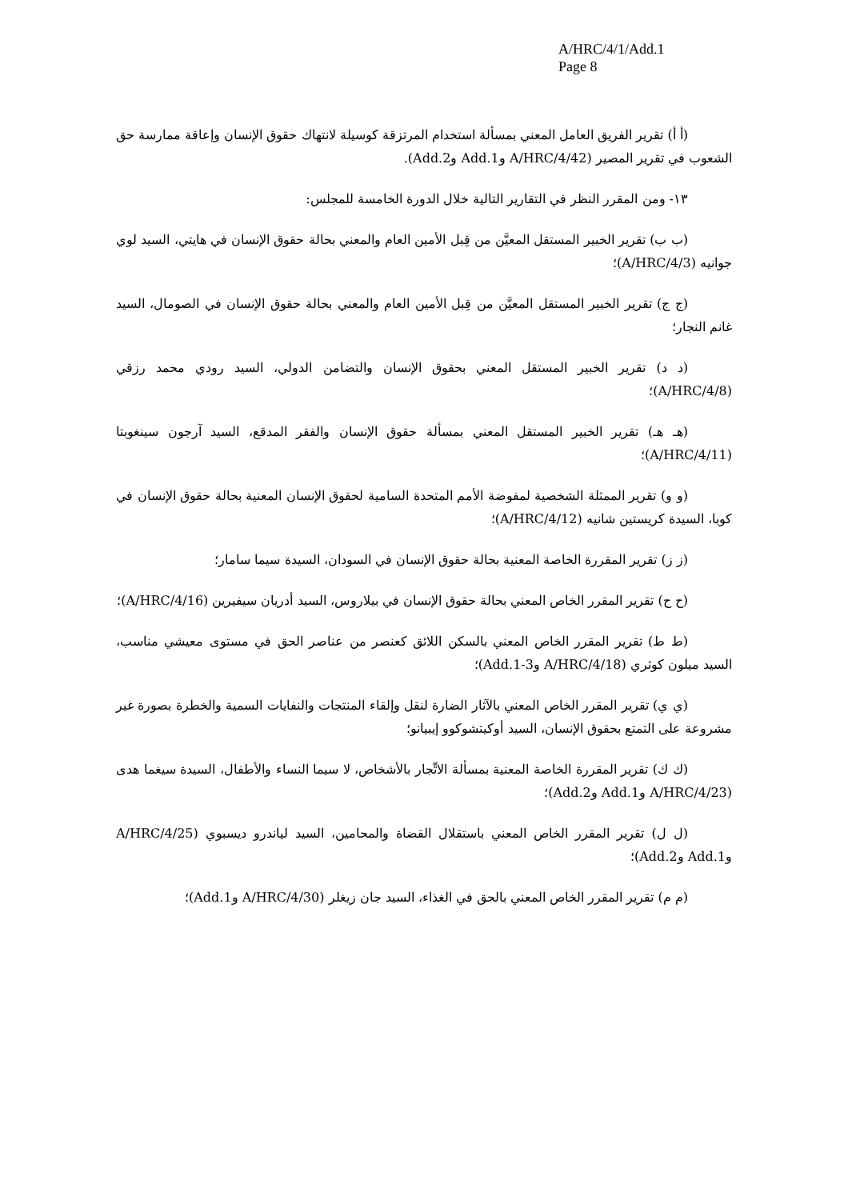A/HRC/4/1/Add.1
Page 8
(أ أ) تقرير الفريق العامل المعني بمسألة استخدام المرتزقة كوسيلة لانتهاك حقوق الإنسان وإعاقة ممارسة حق الشعوب في تقرير المصير (A/HRC/4/42 وAdd.1 وAdd.2).
١٣- ومن المقرر النظر في التقارير التالية خلال الدورة الخامسة للمجلس:
(ب ب) تقرير الخبير المستقل المعيَّن من قِبل الأمين العام والمعني بحالة حقوق الإنسان في هايتي، السيد لوي جوانيه (A/HRC/4/3)؛
(ج ج) تقرير الخبير المستقل المعيَّن من قِبل الأمين العام والمعني بحالة حقوق الإنسان في الصومال، السيد غانم النجار؛
(د د) تقرير الخبير المستقل المعني بحقوق الإنسان والتضامن الدولي، السيد رودي محمد رزقي (A/HRC/4/8)؛
(هـ هـ) تقرير الخبير المستقل المعني بمسألة حقوق الإنسان والفقر المدقع، السيد آرجون سينغوبتا (A/HRC/4/11)؛
(و و) تقرير الممثلة الشخصية لمفوضة الأمم المتحدة السامية لحقوق الإنسان المعنية بحالة حقوق الإنسان في كوبا، السيدة كريستين شانيه (A/HRC/4/12)؛
(ز ز) تقرير المقررة الخاصة المعنية بحالة حقوق الإنسان في السودان، السيدة سيما سامار؛
(ح ح) تقرير المقرر الخاص المعني بحالة حقوق الإنسان في بيلاروس، السيد أدريان سيفيرين (A/HRC/4/16)؛
(ط ط) تقرير المقرر الخاص المعني بالسكن اللائق كعنصر من عناصر الحق في مستوى معيشي مناسب، السيد ميلون كوثري (A/HRC/4/18 وAdd.1-3)؛
(ي ي) تقرير المقرر الخاص المعني بالآثار الضارة لنقل وإلقاء المنتجات والنفايات السمية والخطرة بصورة غير مشروعة على التمتع بحقوق الإنسان، السيد أوكيتشوكوو إيبيانو؛
(ك ك) تقرير المقررة الخاصة المعنية بمسألة الاتِّجار بالأشخاص، لا سيما النساء والأطفال، السيدة سيغما هدى (A/HRC/4/23 وAdd.1 وAdd.2)؛
(ل ل) تقرير المقرر الخاص المعني باستقلال القضاة والمحامين، السيد لياندرو ديسبوي (A/HRC/4/25 وAdd.1 وAdd.2)؛
(م م) تقرير المقرر الخاص المعني بالحق في الغذاء، السيد جان زيغلر (A/HRC/4/30 وAdd.1)؛